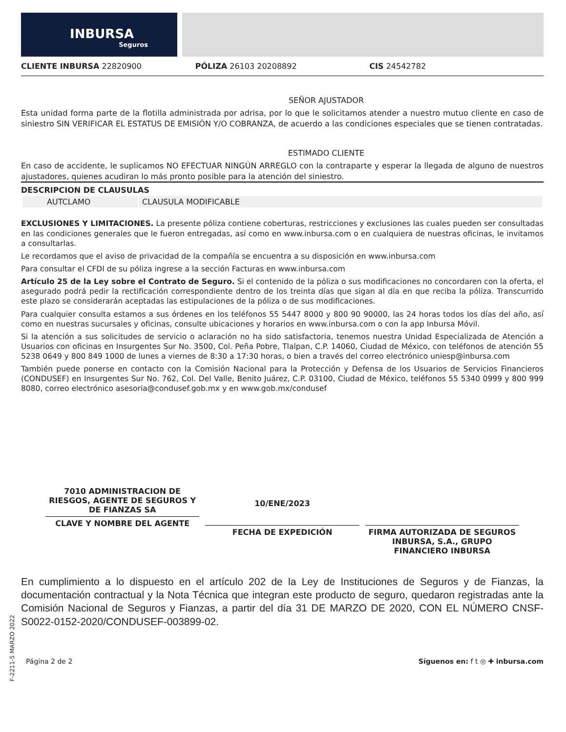INBURSA
Seguros
CLIENTE INBURSA 22820900 PÓLIZA 26103 20208892 CIS 24542782
SEÑOR AJUSTADOR
Esta unidad forma parte de la flotilla administrada por adrisa, por lo que le solicitamos atender a nuestro mutuo cliente en caso de siniestro SIN VERIFICAR EL ESTATUS DE EMISIÓN Y/O COBRANZA, de acuerdo a las condiciones especiales que se tienen contratadas.
ESTIMADO CLIENTE
En caso de accidente, le suplicamos NO EFECTUAR NINGÚN ARREGLO con la contraparte y esperar la llegada de alguno de nuestros ajustadores, quienes acudiran lo más pronto posible para la atención del siniestro.
DESCRIPCION DE CLAUSULAS
| AUTCLAMO | CLAUSULA MODIFICABLE |
EXCLUSIONES Y LIMITACIONES. La presente póliza contiene coberturas, restricciones y exclusiones las cuales pueden ser consultadas en las condiciones generales que le fueron entregadas, así como en www.inbursa.com o en cualquiera de nuestras oficinas, le invitamos a consultarlas.
Le recordamos que el aviso de privacidad de la compañía se encuentra a su disposición en www.inbursa.com
Para consultar el CFDI de su póliza ingrese a la sección Facturas en www.inbursa.com
Artículo 25 de la Ley sobre el Contrato de Seguro. Si el contenido de la póliza o sus modificaciones no concordaren con la oferta, el asegurado podrá pedir la rectificación correspondiente dentro de los treinta días que sigan al día en que reciba la póliza. Transcurrido este plazo se considerarán aceptadas las estipulaciones de la póliza o de sus modificaciones.
Para cualquier consulta estamos a sus órdenes en los teléfonos 55 5447 8000 y 800 90 90000, las 24 horas todos los días del año, así como en nuestras sucursales y oficinas, consulte ubicaciones y horarios en www.inbursa.com o con la app Inbursa Móvil.
Si la atención a sus solicitudes de servicio o aclaración no ha sido satisfactoria, tenemos nuestra Unidad Especializada de Atención a Usuarios con oficinas en Insurgentes Sur No. 3500, Col. Peña Pobre, Tlalpan, C.P. 14060, Ciudad de México, con teléfonos de atención 55 5238 0649 y 800 849 1000 de lunes a viernes de 8:30 a 17:30 horas, o bien a través del correo electrónico uniesp@inbursa.com
También puede ponerse en contacto con la Comisión Nacional para la Protección y Defensa de los Usuarios de Servicios Financieros (CONDUSEF) en Insurgentes Sur No. 762, Col. Del Valle, Benito Juárez, C.P. 03100, Ciudad de México, teléfonos 55 5340 0999 y 800 999 8080, correo electrónico asesoria@condusef.gob.mx y en www.gob.mx/condusef
7010 ADMINISTRACION DE RIESGOS, AGENTE DE SEGUROS Y DE FIANZAS SA
CLAVE Y NOMBRE DEL AGENTE
10/ENE/2023
FECHA DE EXPEDICIÓN
FIRMA AUTORIZADA DE SEGUROS INBURSA, S.A., GRUPO FINANCIERO INBURSA
En cumplimiento a lo dispuesto en el artículo 202 de la Ley de Instituciones de Seguros y de Fianzas, la documentación contractual y la Nota Técnica que integran este producto de seguro, quedaron registradas ante la Comisión Nacional de Seguros y Fianzas, a partir del día 31 DE MARZO DE 2020, CON EL NÚMERO CNSF-S0022-0152-2020/CONDUSEF-003899-02.
Página 2 de 2 Síguenos en: f t ◎ ✚ inbursa.com
F-2211-5 MARZO 2022